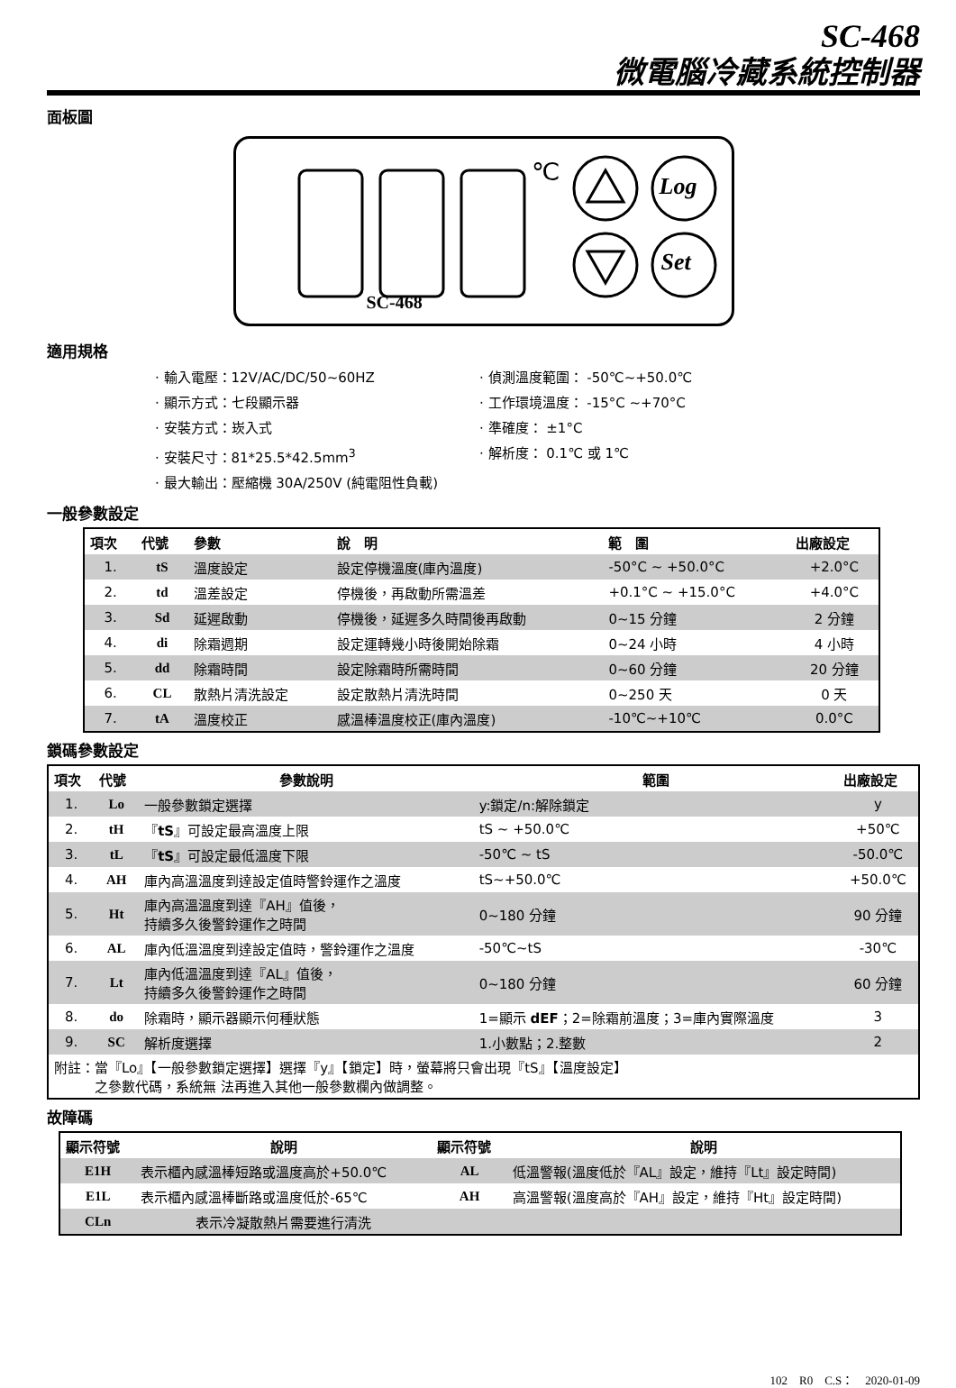SC-468
微電腦冷藏系統控制器
面板圖
℃ Log
Set
SC-468
適用規格
· 輸入電壓：12V/AC/DC/50~60HZ
· 偵測溫度範圍： -50℃~+50.0℃
· 顯示方式：七段顯示器
· 工作環境溫度： -15°C ~+70°C
· 安裝方式：崁入式
· 準確度： ±1°C
· 安裝尺寸：81*25.5*42.5mm<sup>3</sup>
· 解析度： 0.1℃ 或 1℃
· 最大輸出：壓縮機 30A/250V (純電阻性負載)
一般參數設定
| 項次 | 代號 | 參數 | 說 明 | 範 圍 | 出廠設定 |
| --- | --- | --- | --- | --- | --- |
| 1. | tS | 溫度設定 | 設定停機溫度(庫內溫度) | -50°C ~ +50.0°C | +2.0°C |
| 2. | td | 溫差設定 | 停機後，再啟動所需溫差 | +0.1°C ~ +15.0°C | +4.0°C |
| 3. | Sd | 延遲啟動 | 停機後，延遲多久時間後再啟動 | 0~15 分鐘 | 2 分鐘 |
| 4. | di | 除霜週期 | 設定運轉幾小時後開始除霜 | 0~24 小時 | 4 小時 |
| 5. | dd | 除霜時間 | 設定除霜時所需時間 | 0~60 分鐘 | 20 分鐘 |
| 6. | CL | 散熱片清洗設定 | 設定散熱片清洗時間 | 0~250 天 | 0 天 |
| 7. | tA | 溫度校正 | 感溫棒溫度校正(庫內溫度) | -10℃~+10℃ | 0.0°C |
鎖碼參數設定
| 項次 | 代號 | 參數說明 | 範圍 | 出廠設定 |
| --- | --- | --- | --- | --- |
| 1. | Lo | 一般參數鎖定選擇 | y:鎖定/n:解除鎖定 | y |
| 2. | tH | 『 tS 』可設定最高溫度上限 | tS ~ +50.0℃ | +50℃ |
| 3. | tL | 『 tS 』可設定最低溫度下限 | -50℃ ~ tS | -50.0℃ |
| 4. | AH | 庫內高溫溫度到達設定值時警鈴運作之溫度 | tS~+50.0℃ | +50.0℃ |
| 5. | Ht | 庫內高溫溫度到達『AH』值後， 持續多久後警鈴運作之時間 | 0~180 分鐘 | 90 分鐘 |
| 6. | AL | 庫內低溫溫度到達設定值時，警鈴運作之溫度 | -50℃~tS | -30℃ |
| 7. | Lt | 庫內低溫溫度到達『AL』值後， 持續多久後警鈴運作之時間 | 0~180 分鐘 | 60 分鐘 |
| 8. | do | 除霜時，顯示器顯示何種狀態 | 1=顯示 dEF ；2=除霜前溫度；3=庫內實際溫度 | 3 |
| 9. | SC | 解析度選擇 | 1.小數點；2.整數 | 2 |
| 附註：當『Lo』【一般參數鎖定選擇】選擇『y』【鎖定】時，螢幕將只會出現『tS』【溫度設定】 之參數代碼，系統無 法再進入其他一般參數欄內做調整。 | | | | |
故障碼
| 顯示符號 | 說明 | 顯示符號 | 說明 |
| --- | --- | --- | --- |
| E1H | 表示櫃內感溫棒短路或溫度高於+50.0℃ | AL | 低溫警報(溫度低於『AL』設定，維持『Lt』設定時間) |
| E1L | 表示櫃內感溫棒斷路或溫度低於-65℃ | AH | 高溫警報(溫度高於『AH』設定，維持『Ht』設定時間) |
| CLn | 表示冷凝散熱片需要進行清洗 | | |
102　R0　C.S：　2020-01-09